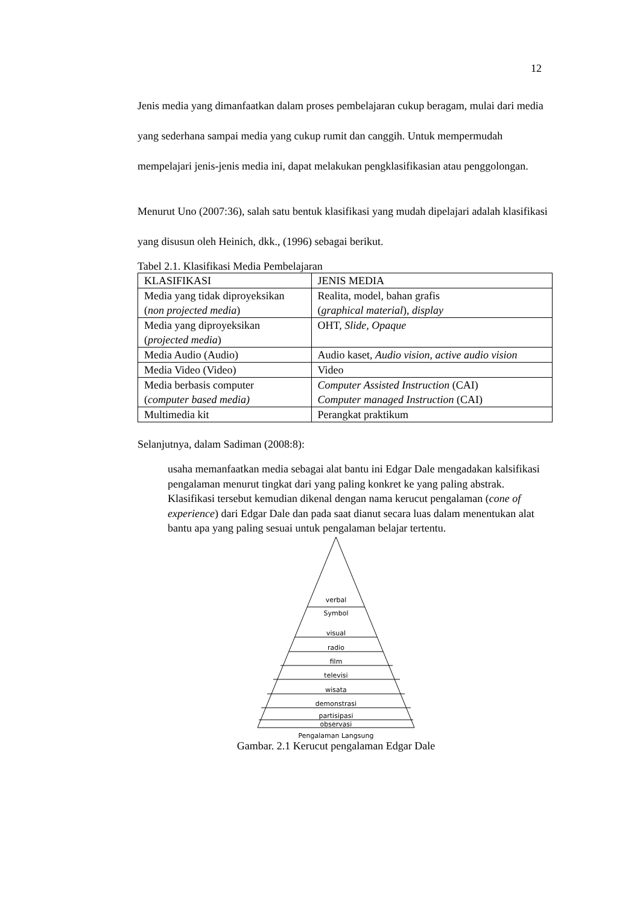12
Jenis media yang dimanfaatkan dalam proses pembelajaran cukup beragam, mulai dari media yang sederhana sampai media yang cukup rumit dan canggih. Untuk mempermudah mempelajari jenis-jenis media ini, dapat melakukan pengklasifikasian atau penggolongan.
Menurut Uno (2007:36), salah satu bentuk klasifikasi yang mudah dipelajari adalah klasifikasi yang disusun oleh Heinich, dkk., (1996) sebagai berikut.
Tabel 2.1. Klasifikasi Media Pembelajaran
| KLASIFIKASI | JENIS MEDIA |
| Media yang tidak diproyeksikan ( non projected media ) | Realita, model, bahan grafis ( graphical material ), display |
| Media yang diproyeksikan ( projected media ) | OHT, Slide, Opaque |
| Media Audio (Audio) | Audio kaset, Audio vision , active audio vision |
| Media Video (Video) | Video |
| Media berbasis computer ( computer based media) | Computer Assisted Instruction (CAI) Computer managed Instruction (CAI) |
| Multimedia kit | Perangkat praktikum |
Selanjutnya, dalam Sadiman (2008:8):
usaha memanfaatkan media sebagai alat bantu ini Edgar Dale mengadakan kalsifikasi pengalaman menurut tingkat dari yang paling konkret ke yang paling abstrak. Klasifikasi tersebut kemudian dikenal dengan nama kerucut pengalaman (cone of experience) dari Edgar Dale dan pada saat dianut secara luas dalam menentukan alat bantu apa yang paling sesuai untuk pengalaman belajar tertentu.
verbal
Symbol
visual
radio
film
televisi
wisata
demonstrasi
partisipasi
observasi
Pengalaman Langsung
Gambar. 2.1 Kerucut pengalaman Edgar Dale